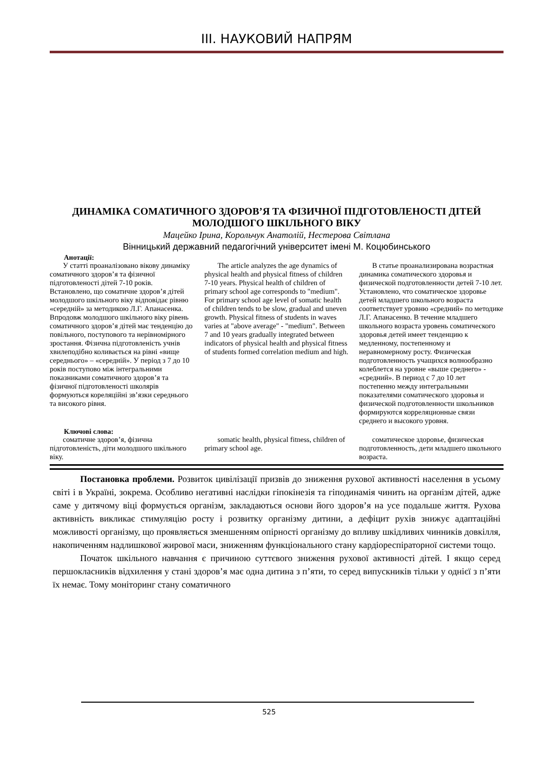ІІІ. НАУКОВИЙ НАПРЯМ
ДИНАМІКА СОМАТИЧНОГО ЗДОРОВ’Я ТА ФІЗИЧНОЇ ПІДГОТОВЛЕНОСТІ ДІТЕЙ МОЛОДШОГО ШКІЛЬНОГО ВІКУ
Мацейко Ірина, Корольчук Анатолій, Нестерова Світлана
Вінницький державний педагогічний університет імені М. Коцюбинського
Анотації:
У статті проаналізовано вікову динаміку соматичного здоров’я та фізичної підготовленості дітей 7-10 років. Встановлено, що соматичне здоров’я дітей молодшого шкільного віку відповідає рівню «середній» за методикою Л.Г. Апанасенка. Впродовж молодшого шкільного віку рівень соматичного здоров’я дітей має тенденцію до повільного, поступового та нерівномірного зростання. Фізична підготовленість учнів хвилеподібно коливається на рівні «вище середнього» – «середній». У період з 7 до 10 років поступово між інтегральними показниками соматичного здоров’я та фізичної підготовленості школярів формуються кореляційні зв’язки середнього та високого рівня.
The article analyzes the age dynamics of physical health and physical fitness of children 7-10 years. Physical health of children of primary school age corresponds to "medium". For primary school age level of somatic health of children tends to be slow, gradual and uneven growth. Physical fitness of students in waves varies at "above average" - "medium". Between 7 and 10 years gradually integrated between indicators of physical health and physical fitness of students formed correlation medium and high.
В статье проанализирована возрастная динамика соматического здоровья и физической подготовленности детей 7-10 лет. Установлено, что соматическое здоровье детей младшего школьного возраста соответствует уровню «средний» по методике Л.Г. Апанасенко. В течение младшего школьного возраста уровень соматического здоровья детей имеет тенденцию к медленному, постепенному и неравномерному росту. Физическая подготовленность учащихся волнообразно колеблется на уровне «выше среднего» - «средний». В период с 7 до 10 лет постепенно между интегральными показателями соматического здоровья и физической подготовленности школьников формируются корреляционные связи среднего и высокого уровня.
Ключові слова:
соматичне здоров’я, фізична підготовленість, діти молодшого шкільного віку.
somatic health, physical fitness, children of primary school age.
соматическое здоровье, физическая подготовленность, дети младшего школьного возраста.
Постановка проблеми. Розвиток цивілізації призвів до зниження рухової активності населення в усьому світі і в Україні, зокрема. Особливо негативні наслідки гіпокінезія та гіподинамія чинить на організм дітей, адже саме у дитячому віці формується організм, закладаються основи його здоров’я на усе подальше життя. Рухова активність викликає стимуляцію росту і розвитку організму дитини, а дефіцит рухів знижує адаптаційні можливості організму, що проявляється зменшенням опірності організму до впливу шкідливих чинників довкілля, накопиченням надлишкової жирової маси, зниженням функціонального стану кардіореспіраторної системи тощо.
Початок шкільного навчання є причиною суттєвого зниження рухової активності дітей. І якщо серед першокласників відхилення у стані здоров’я має одна дитина з п’яти, то серед випускників тільки у однієї з п’яти їх немає. Тому моніторинг стану соматичного
525